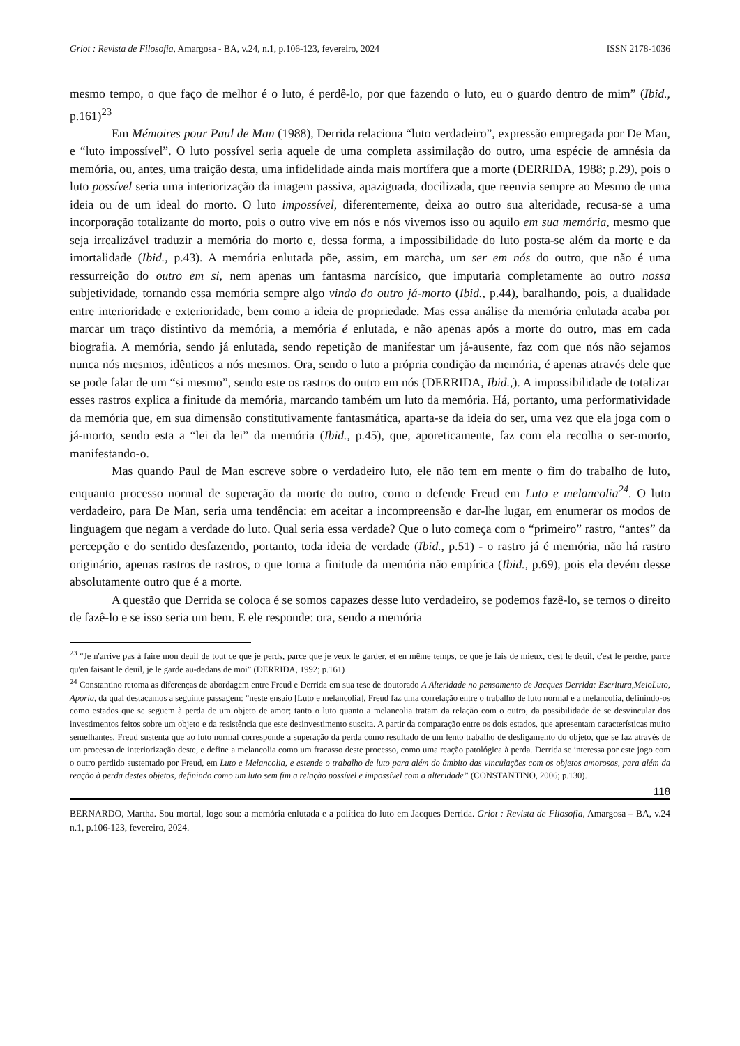Griot : Revista de Filosofia, Amargosa - BA, v.24, n.1, p.106-123, fevereiro, 2024 ISSN 2178-1036
mesmo tempo, o que faço de melhor é o luto, é perdê-lo, por que fazendo o luto, eu o guardo dentro de mim” (Ibid., p.161)<sup>23</sup>
Em Mémoires pour Paul de Man (1988), Derrida relaciona “luto verdadeiro”, expressão empregada por De Man, e “luto impossível”. O luto possível seria aquele de uma completa assimilação do outro, uma espécie de amnésia da memória, ou, antes, uma traição desta, uma infidelidade ainda mais mortífera que a morte (DERRIDA, 1988; p.29), pois o luto possível seria uma interiorização da imagem passiva, apaziguada, docilizada, que reenvia sempre ao Mesmo de uma ideia ou de um ideal do morto. O luto impossível, diferentemente, deixa ao outro sua alteridade, recusa-se a uma incorporação totalizante do morto, pois o outro vive em nós e nós vivemos isso ou aquilo em sua memória, mesmo que seja irrealizável traduzir a memória do morto e, dessa forma, a impossibilidade do luto posta-se além da morte e da imortalidade (Ibid., p.43). A memória enlutada põe, assim, em marcha, um ser em nós do outro, que não é uma ressurreição do outro em si, nem apenas um fantasma narcísico, que imputaria completamente ao outro nossa subjetividade, tornando essa memória sempre algo vindo do outro já-morto (Ibid., p.44), baralhando, pois, a dualidade entre interioridade e exterioridade, bem como a ideia de propriedade. Mas essa análise da memória enlutada acaba por marcar um traço distintivo da memória, a memória é enlutada, e não apenas após a morte do outro, mas em cada biografia. A memória, sendo já enlutada, sendo repetição de manifestar um já-ausente, faz com que nós não sejamos nunca nós mesmos, idênticos a nós mesmos. Ora, sendo o luto a própria condição da memória, é apenas através dele que se pode falar de um “si mesmo”, sendo este os rastros do outro em nós (DERRIDA, Ibid.,). A impossibilidade de totalizar esses rastros explica a finitude da memória, marcando também um luto da memória. Há, portanto, uma performatividade da memória que, em sua dimensão constitutivamente fantasmática, aparta-se da ideia do ser, uma vez que ela joga com o já-morto, sendo esta a “lei da lei” da memória (Ibid., p.45), que, aporeticamente, faz com ela recolha o ser-morto, manifestando-o.
Mas quando Paul de Man escreve sobre o verdadeiro luto, ele não tem em mente o fim do trabalho de luto, enquanto processo normal de superação da morte do outro, como o defende Freud em Luto e melancolia<sup>24</sup>. O luto verdadeiro, para De Man, seria uma tendência: em aceitar a incompreensão e dar-lhe lugar, em enumerar os modos de linguagem que negam a verdade do luto. Qual seria essa verdade? Que o luto começa com o “primeiro” rastro, “antes” da percepção e do sentido desfazendo, portanto, toda ideia de verdade (Ibid., p.51) - o rastro já é memória, não há rastro originário, apenas rastros de rastros, o que torna a finitude da memória não empírica (Ibid., p.69), pois ela devém desse absolutamente outro que é a morte.
A questão que Derrida se coloca é se somos capazes desse luto verdadeiro, se podemos fazê-lo, se temos o direito de fazê-lo e se isso seria um bem. E ele responde: ora, sendo a memória
<sup>23</sup> “Je n'arrive pas à faire mon deuil de tout ce que je perds, parce que je veux le garder, et en même temps, ce que je fais de mieux, c'est le deuil, c'est le perdre, parce qu'en faisant le deuil, je le garde au-dedans de moi” (DERRIDA, 1992; p.161)
<sup>24</sup> Constantino retoma as diferenças de abordagem entre Freud e Derrida em sua tese de doutorado A Alteridade no pensamento de Jacques Derrida: Escritura,MeioLuto, Aporia, da qual destacamos a seguinte passagem: “neste ensaio [Luto e melancolia], Freud faz uma correlação entre o trabalho de luto normal e a melancolia, definindo-os como estados que se seguem à perda de um objeto de amor; tanto o luto quanto a melancolia tratam da relação com o outro, da possibilidade de se desvincular dos investimentos feitos sobre um objeto e da resistência que este desinvestimento suscita. A partir da comparação entre os dois estados, que apresentam características muito semelhantes, Freud sustenta que ao luto normal corresponde a superação da perda como resultado de um lento trabalho de desligamento do objeto, que se faz através de um processo de interiorização deste, e define a melancolia como um fracasso deste processo, como uma reação patológica à perda. Derrida se interessa por este jogo com o outro perdido sustentado por Freud, em Luto e Melancolia, e estende o trabalho de luto para além do âmbito das vinculações com os objetos amorosos, para além da reação à perda destes objetos, definindo como um luto sem fim a relação possível e impossível com a alteridade” (CONSTANTINO, 2006; p.130).
118
BERNARDO, Martha. Sou mortal, logo sou: a memória enlutada e a política do luto em Jacques Derrida. Griot : Revista de Filosofia, Amargosa – BA, v.24 n.1, p.106-123, fevereiro, 2024.